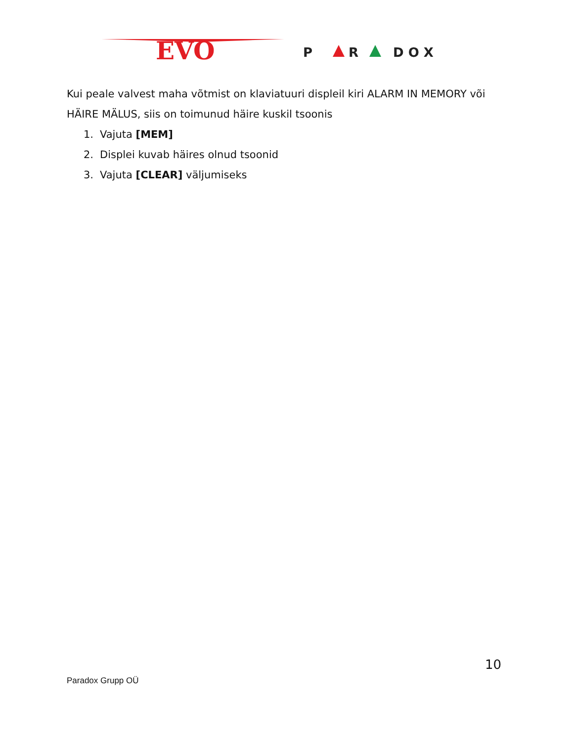EVO
P
R
D O X
Kui peale valvest maha võtmist on klaviatuuri displeil kiri ALARM IN MEMORY või HÄIRE MÄLUS, siis on toimunud häire kuskil tsoonis
1. Vajuta [MEM]
2. Displei kuvab häires olnud tsoonid
3. Vajuta [CLEAR] väljumiseks
10
Paradox Grupp OÜ